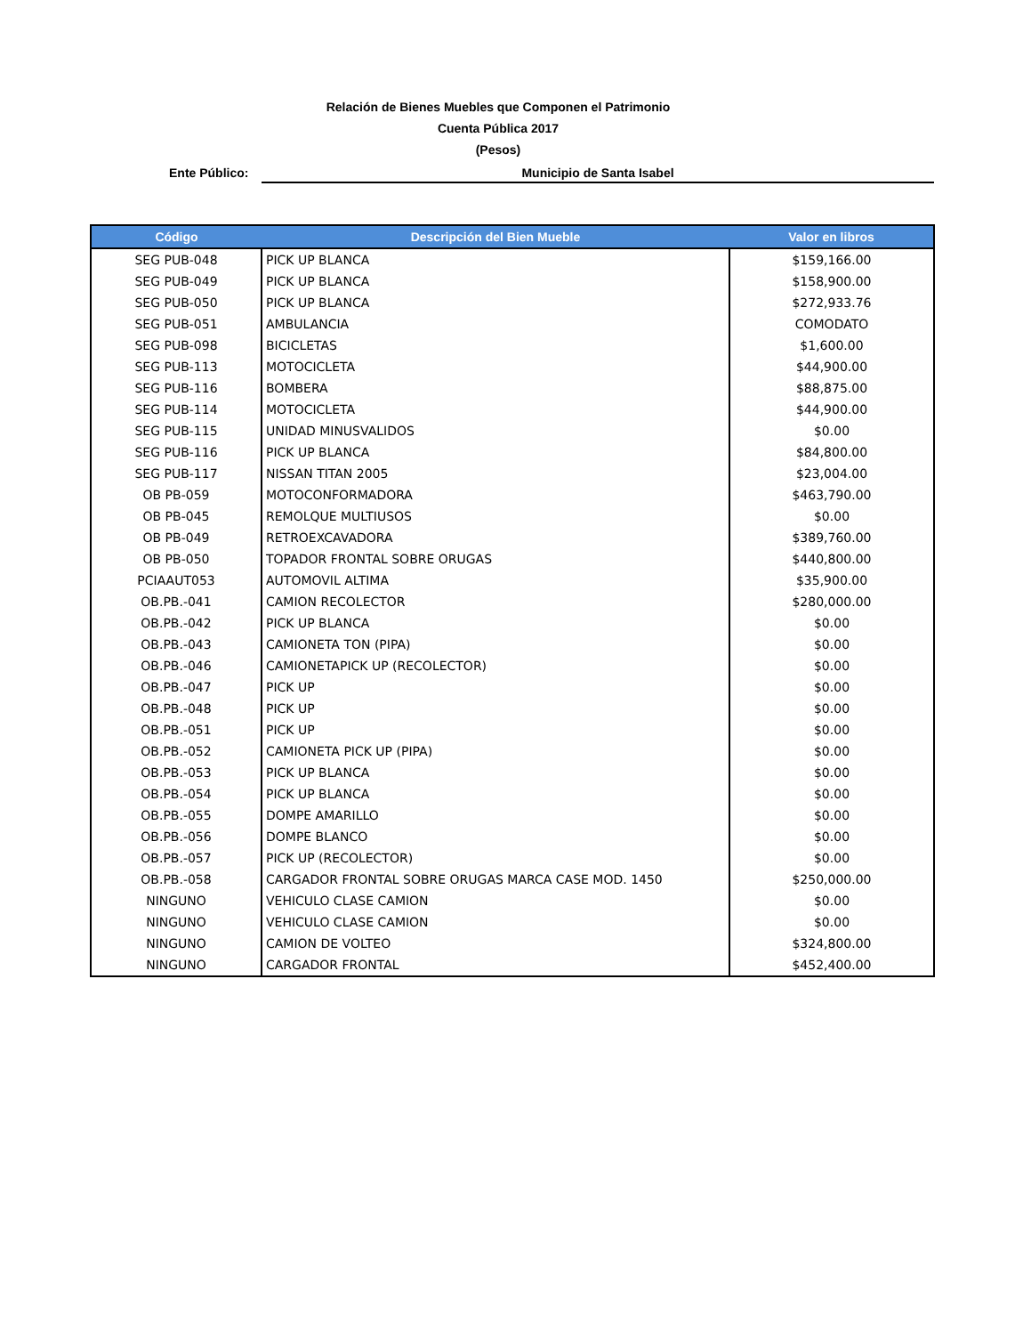Relación de Bienes Muebles que Componen el Patrimonio
Cuenta Pública 2017
(Pesos)
Ente Público:
Municipio de Santa Isabel
| Código | Descripción del Bien Mueble | Valor en libros |
| --- | --- | --- |
| SEG PUB-048 | PICK UP BLANCA | $159,166.00 |
| SEG PUB-049 | PICK UP BLANCA | $158,900.00 |
| SEG PUB-050 | PICK UP BLANCA | $272,933.76 |
| SEG PUB-051 | AMBULANCIA | COMODATO |
| SEG PUB-098 | BICICLETAS | $1,600.00 |
| SEG PUB-113 | MOTOCICLETA | $44,900.00 |
| SEG PUB-116 | BOMBERA | $88,875.00 |
| SEG PUB-114 | MOTOCICLETA | $44,900.00 |
| SEG PUB-115 | UNIDAD MINUSVALIDOS | $0.00 |
| SEG PUB-116 | PICK UP BLANCA | $84,800.00 |
| SEG PUB-117 | NISSAN TITAN 2005 | $23,004.00 |
| OB PB-059 | MOTOCONFORMADORA | $463,790.00 |
| OB PB-045 | REMOLQUE MULTIUSOS | $0.00 |
| OB PB-049 | RETROEXCAVADORA | $389,760.00 |
| OB PB-050 | TOPADOR FRONTAL SOBRE ORUGAS | $440,800.00 |
| PCIAAUT053 | AUTOMOVIL ALTIMA | $35,900.00 |
| OB.PB.-041 | CAMION RECOLECTOR | $280,000.00 |
| OB.PB.-042 | PICK UP BLANCA | $0.00 |
| OB.PB.-043 | CAMIONETA TON (PIPA) | $0.00 |
| OB.PB.-046 | CAMIONETAPICK UP (RECOLECTOR) | $0.00 |
| OB.PB.-047 | PICK UP | $0.00 |
| OB.PB.-048 | PICK UP | $0.00 |
| OB.PB.-051 | PICK UP | $0.00 |
| OB.PB.-052 | CAMIONETA PICK UP (PIPA) | $0.00 |
| OB.PB.-053 | PICK UP BLANCA | $0.00 |
| OB.PB.-054 | PICK UP BLANCA | $0.00 |
| OB.PB.-055 | DOMPE AMARILLO | $0.00 |
| OB.PB.-056 | DOMPE BLANCO | $0.00 |
| OB.PB.-057 | PICK UP (RECOLECTOR) | $0.00 |
| OB.PB.-058 | CARGADOR FRONTAL SOBRE ORUGAS MARCA CASE MOD. 1450 | $250,000.00 |
| NINGUNO | VEHICULO CLASE CAMION | $0.00 |
| NINGUNO | VEHICULO CLASE CAMION | $0.00 |
| NINGUNO | CAMION DE VOLTEO | $324,800.00 |
| NINGUNO | CARGADOR FRONTAL | $452,400.00 |